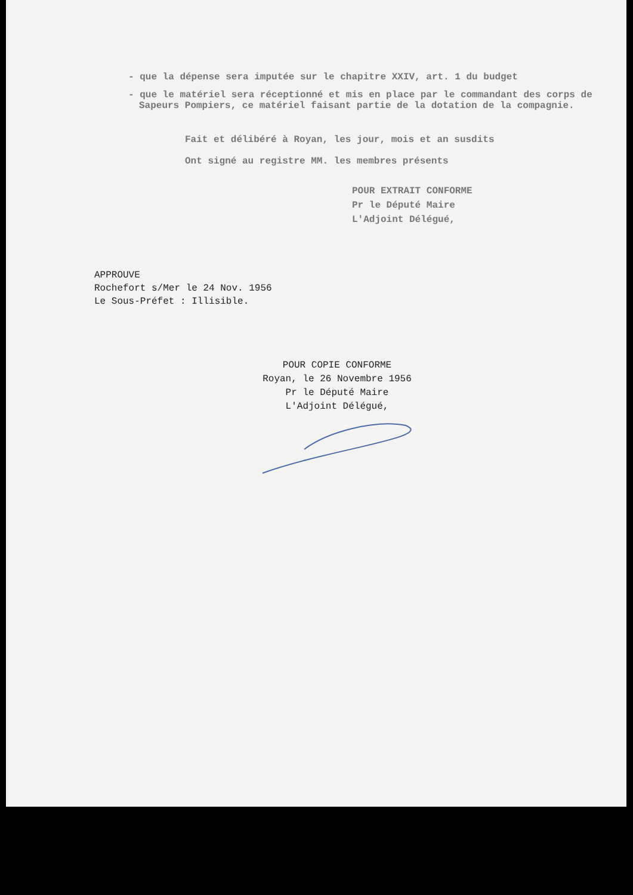- que la dépense sera imputée sur le chapitre XXIV, art. 1 du budget
- que le matériel sera réceptionné et mis en place par le commandant des corps de Sapeurs Pompiers, ce matériel faisant partie de la dotation de la compagnie.
Fait et délibéré à Royan, les jour, mois et an susdits
Ont signé au registre MM. les membres présents
POUR EXTRAIT CONFORME
Pr le Député Maire
L'Adjoint Délégué,
APPROUVE
Rochefort s/Mer le 24 Nov. 1956
Le Sous-Préfet : Illisible.
POUR COPIE CONFORME
Royan, le 26 Novembre 1956
Pr le Député Maire
L'Adjoint Délégué,